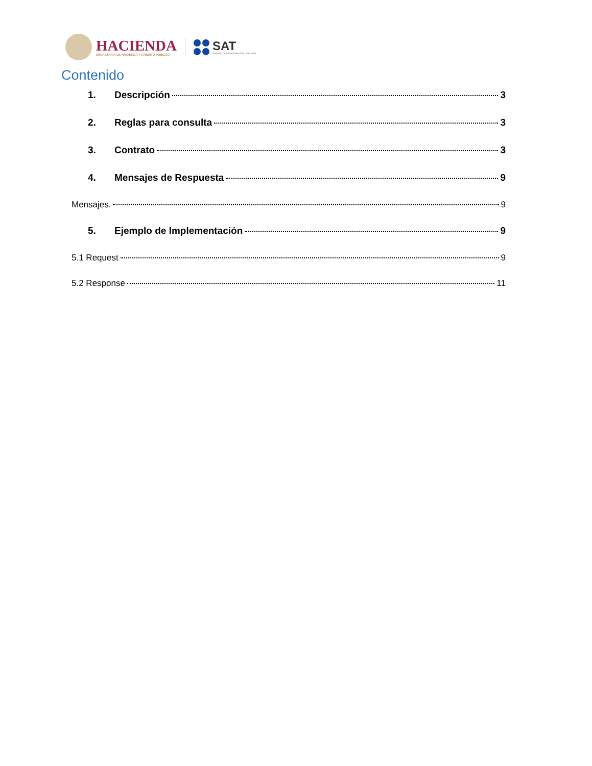HACIENDA
SECRETARÍA DE HACIENDA Y CRÉDITO PÚBLICO
SAT
SERVICIO DE ADMINISTRACIÓN TRIBUTARIA
Contenido
1. Descripción 3
2. Reglas para consulta 3
3. Contrato 3
4. Mensajes de Respuesta 9
Mensajes. 9
5. Ejemplo de Implementación 9
5.1 Request 9
5.2 Response 11